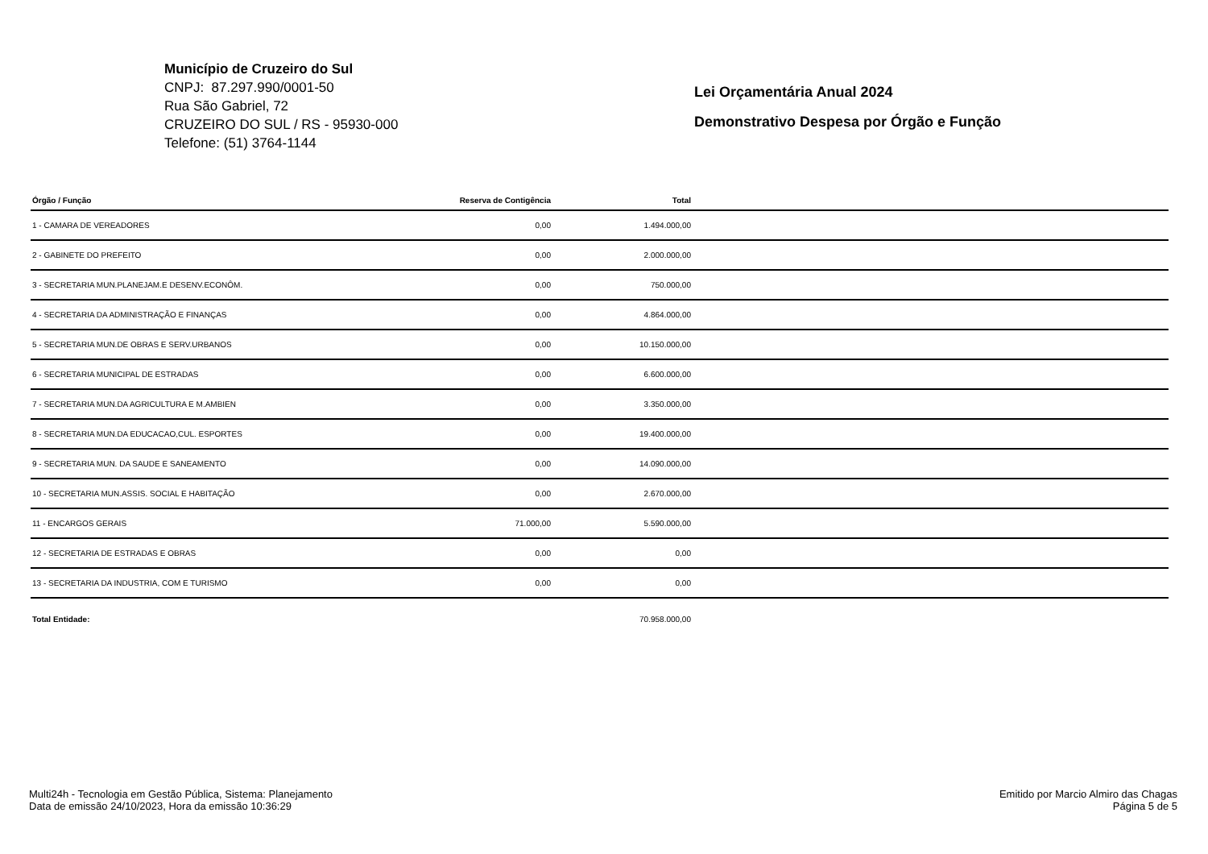Município de Cruzeiro do Sul
CNPJ: 87.297.990/0001-50
Rua São Gabriel, 72
CRUZEIRO DO SUL / RS - 95930-000
Telefone: (51) 3764-1144
Lei Orçamentária Anual 2024
Demonstrativo Despesa por Órgão e Função
| Órgão / Função | Reserva de Contigência | Total | |
| --- | --- | --- | --- |
| 1 - CAMARA DE VEREADORES | 0,00 | 1.494.000,00 | |
| 2 - GABINETE DO PREFEITO | 0,00 | 2.000.000,00 | |
| 3 - SECRETARIA MUN.PLANEJAM.E DESENV.ECONÔM. | 0,00 | 750.000,00 | |
| 4 - SECRETARIA DA ADMINISTRAÇÃO E FINANÇAS | 0,00 | 4.864.000,00 | |
| 5 - SECRETARIA MUN.DE OBRAS E SERV.URBANOS | 0,00 | 10.150.000,00 | |
| 6 - SECRETARIA MUNICIPAL DE ESTRADAS | 0,00 | 6.600.000,00 | |
| 7 - SECRETARIA MUN.DA AGRICULTURA E M.AMBIEN | 0,00 | 3.350.000,00 | |
| 8 - SECRETARIA MUN.DA EDUCACAO,CUL. ESPORTES | 0,00 | 19.400.000,00 | |
| 9 - SECRETARIA MUN. DA SAUDE E SANEAMENTO | 0,00 | 14.090.000,00 | |
| 10 - SECRETARIA MUN.ASSIS. SOCIAL E HABITAÇÃO | 0,00 | 2.670.000,00 | |
| 11 - ENCARGOS GERAIS | 71.000,00 | 5.590.000,00 | |
| 12 - SECRETARIA DE ESTRADAS E OBRAS | 0,00 | 0,00 | |
| 13 - SECRETARIA DA INDUSTRIA, COM E TURISMO | 0,00 | 0,00 | |
| Total Entidade: | | 70.958.000,00 | |
Multi24h - Tecnologia em Gestão Pública, Sistema: Planejamento
Data de emissão 24/10/2023, Hora da emissão 10:36:29
Emitido por Marcio Almiro das Chagas
Página 5 de 5